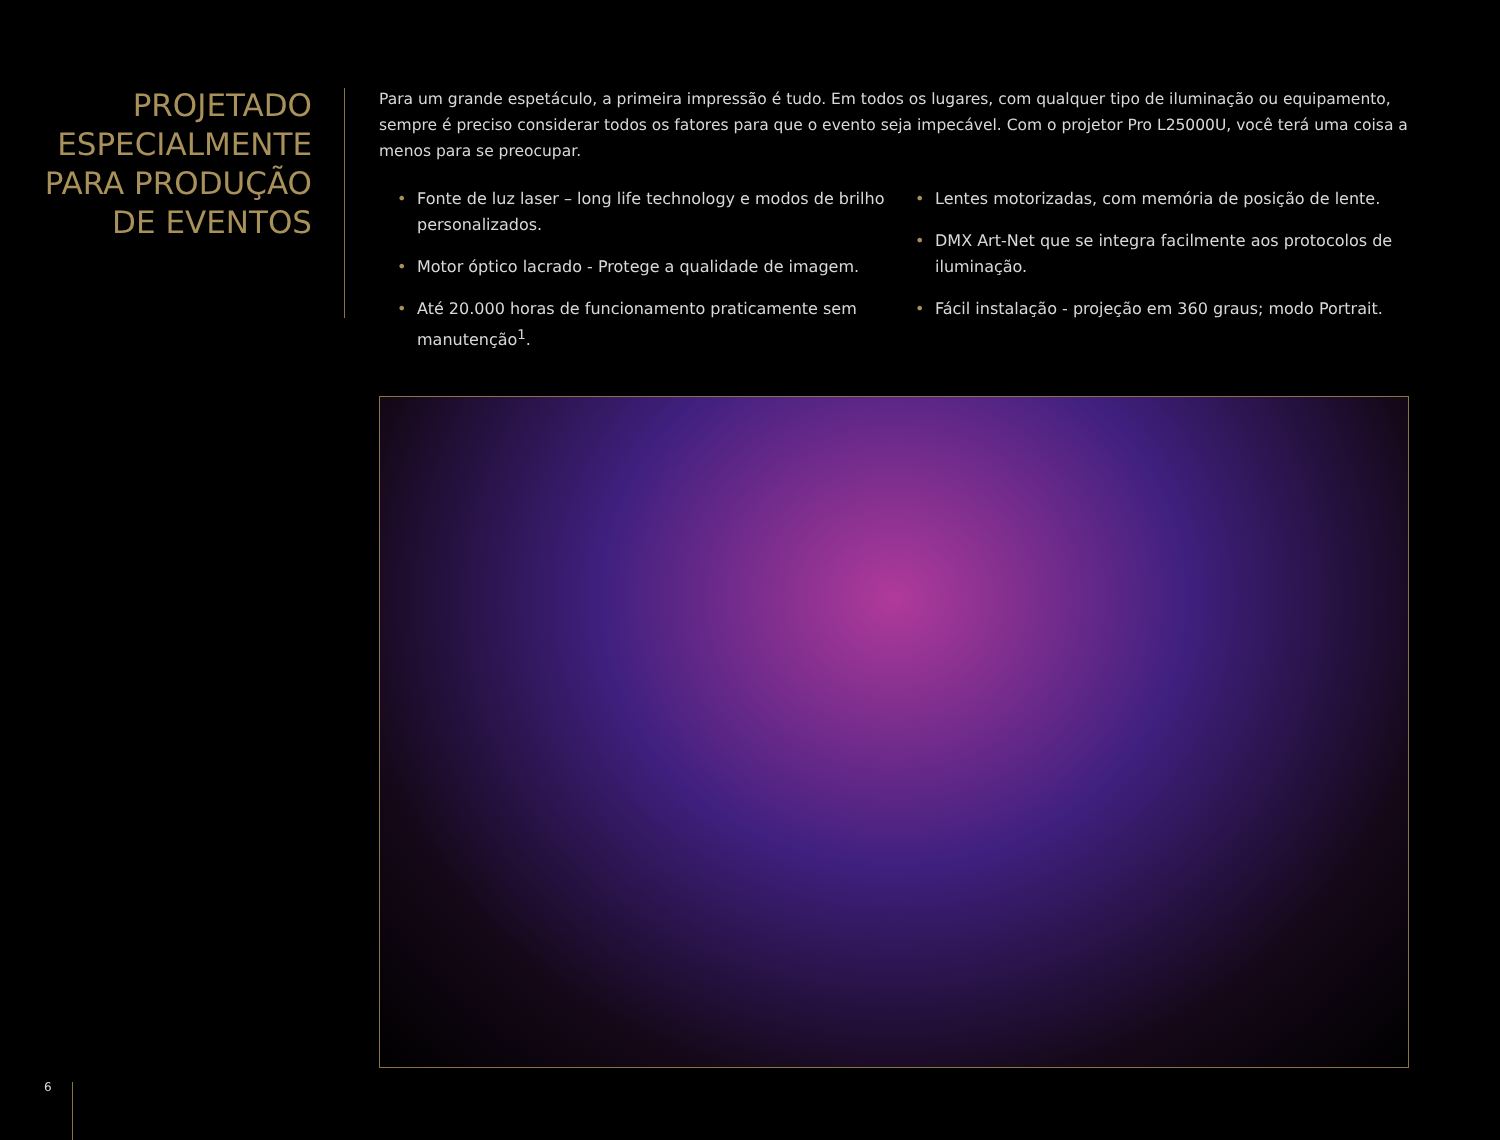PROJETADO ESPECIALMENTE PARA PRODUÇÃO DE EVENTOS
Para um grande espetáculo, a primeira impressão é tudo. Em todos os lugares, com qualquer tipo de iluminação ou equipamento, sempre é preciso considerar todos os fatores para que o evento seja impecável. Com o projetor Pro L25000U, você terá uma coisa a menos para se preocupar.
• Fonte de luz laser – long life technology e modos de brilho personalizados.
• Motor óptico lacrado - Protege a qualidade de imagem.
• Até 20.000 horas de funcionamento praticamente sem manutenção<sup>1</sup>.
• Lentes motorizadas, com memória de posição de lente.
• DMX Art-Net que se integra facilmente aos protocolos de iluminação.
• Fácil instalação - projeção em 360 graus; modo Portrait.
6